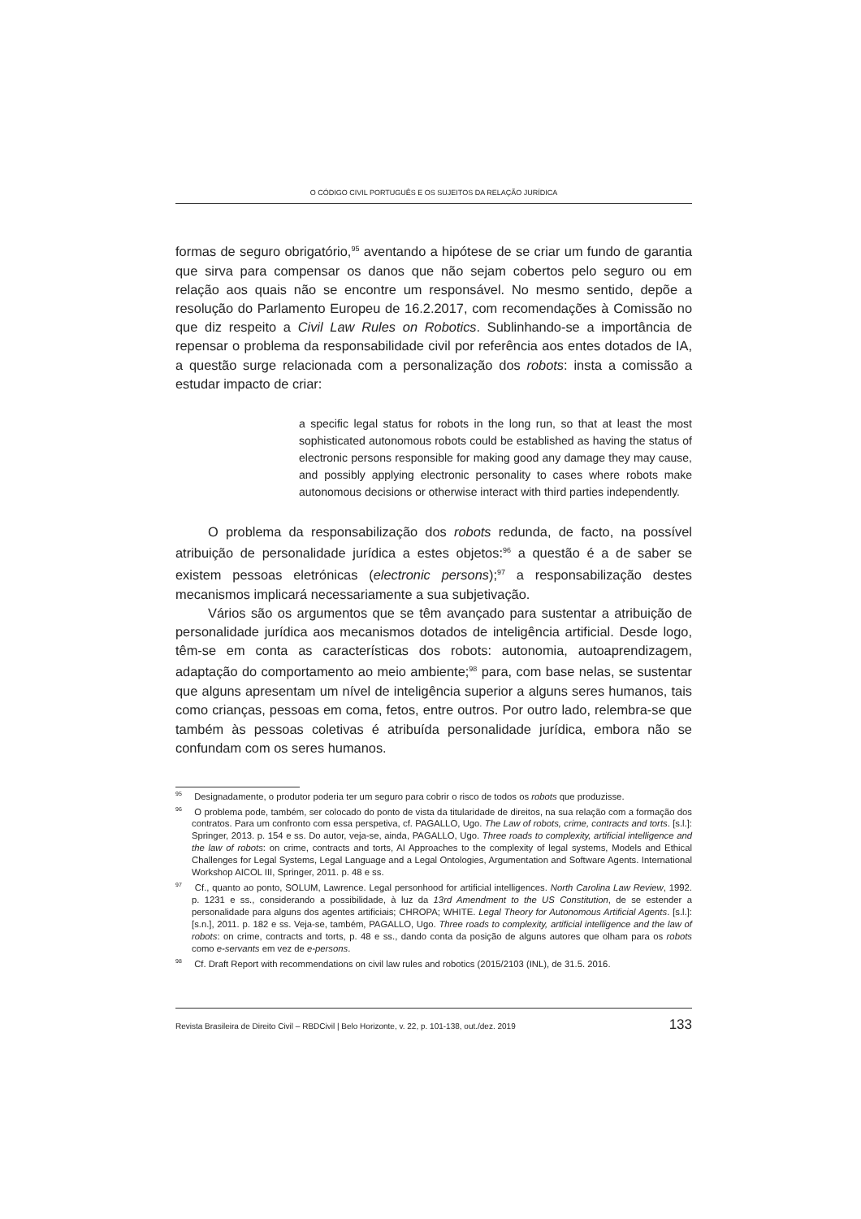O CÓDIGO CIVIL PORTUGUÊS E OS SUJEITOS DA RELAÇÃO JURÍDICA
formas de seguro obrigatório,<sup>95</sup> aventando a hipótese de se criar um fundo de garantia que sirva para compensar os danos que não sejam cobertos pelo seguro ou em relação aos quais não se encontre um responsável. No mesmo sentido, depõe a resolução do Parlamento Europeu de 16.2.2017, com recomendações à Comissão no que diz respeito a Civil Law Rules on Robotics. Sublinhando-se a importância de repensar o problema da responsabilidade civil por referência aos entes dotados de IA, a questão surge relacionada com a personalização dos robots: insta a comissão a estudar impacto de criar:
a specific legal status for robots in the long run, so that at least the most sophisticated autonomous robots could be established as having the status of electronic persons responsible for making good any damage they may cause, and possibly applying electronic personality to cases where robots make autonomous decisions or otherwise interact with third parties independently.
O problema da responsabilização dos robots redunda, de facto, na possível atribuição de personalidade jurídica a estes objetos:<sup>96</sup> a questão é a de saber se existem pessoas eletrónicas (electronic persons);<sup>97</sup> a responsabilização destes mecanismos implicará necessariamente a sua subjetivação.
Vários são os argumentos que se têm avançado para sustentar a atribuição de personalidade jurídica aos mecanismos dotados de inteligência artificial. Desde logo, têm-se em conta as características dos robots: autonomia, autoaprendizagem, adaptação do comportamento ao meio ambiente;<sup>98</sup> para, com base nelas, se sustentar que alguns apresentam um nível de inteligência superior a alguns seres humanos, tais como crianças, pessoas em coma, fetos, entre outros. Por outro lado, relembra-se que também às pessoas coletivas é atribuída personalidade jurídica, embora não se confundam com os seres humanos.
<sup>95</sup> Designadamente, o produtor poderia ter um seguro para cobrir o risco de todos os robots que produzisse.
<sup>96</sup> O problema pode, também, ser colocado do ponto de vista da titularidade de direitos, na sua relação com a formação dos contratos. Para um confronto com essa perspetiva, cf. PAGALLO, Ugo. The Law of robots, crime, contracts and torts. [s.l.]: Springer, 2013. p. 154 e ss. Do autor, veja-se, ainda, PAGALLO, Ugo. Three roads to complexity, artificial intelligence and the law of robots: on crime, contracts and torts, AI Approaches to the complexity of legal systems, Models and Ethical Challenges for Legal Systems, Legal Language and a Legal Ontologies, Argumentation and Software Agents. International Workshop AICOL III, Springer, 2011. p. 48 e ss.
<sup>97</sup> Cf., quanto ao ponto, SOLUM, Lawrence. Legal personhood for artificial intelligences. North Carolina Law Review, 1992. p. 1231 e ss., considerando a possibilidade, à luz da 13rd Amendment to the US Constitution, de se estender a personalidade para alguns dos agentes artificiais; CHROPA; WHITE. Legal Theory for Autonomous Artificial Agents. [s.l.]: [s.n.], 2011. p. 182 e ss. Veja-se, também, PAGALLO, Ugo. Three roads to complexity, artificial intelligence and the law of robots: on crime, contracts and torts, p. 48 e ss., dando conta da posição de alguns autores que olham para os robots como e-servants em vez de e-persons.
<sup>98</sup> Cf. Draft Report with recommendations on civil law rules and robotics (2015/2103 (INL), de 31.5. 2016.
Revista Brasileira de Direito Civil – RBDCivil | Belo Horizonte, v. 22, p. 101-138, out./dez. 2019 133